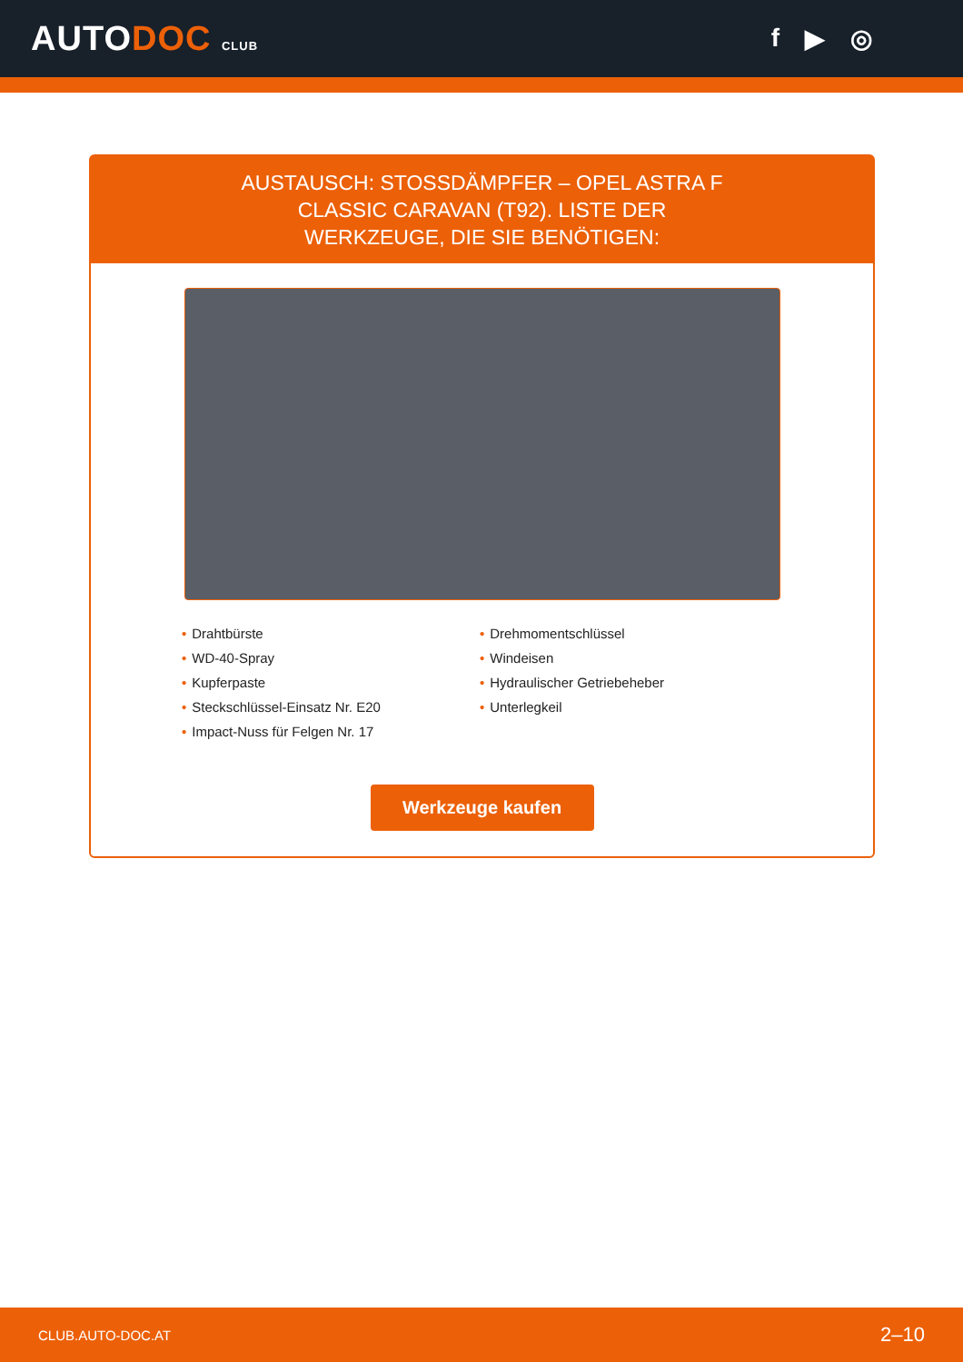AUTODOC CLUB
f ▶ ◎
AUSTAUSCH: STOSSDÄMPFER – OPEL ASTRA F CLASSIC CARAVAN (T92). LISTE DER WERKZEUGE, DIE SIE BENÖTIGEN:
• Drahtbürste
• WD-40-Spray
• Kupferpaste
• Steckschlüssel-Einsatz Nr. E20
• Impact-Nuss für Felgen Nr. 17
• Drehmomentschlüssel
• Windeisen
• Hydraulischer Getriebeheber
• Unterlegkeil
Werkzeuge kaufen
CLUB.AUTO-DOC.AT 2–10